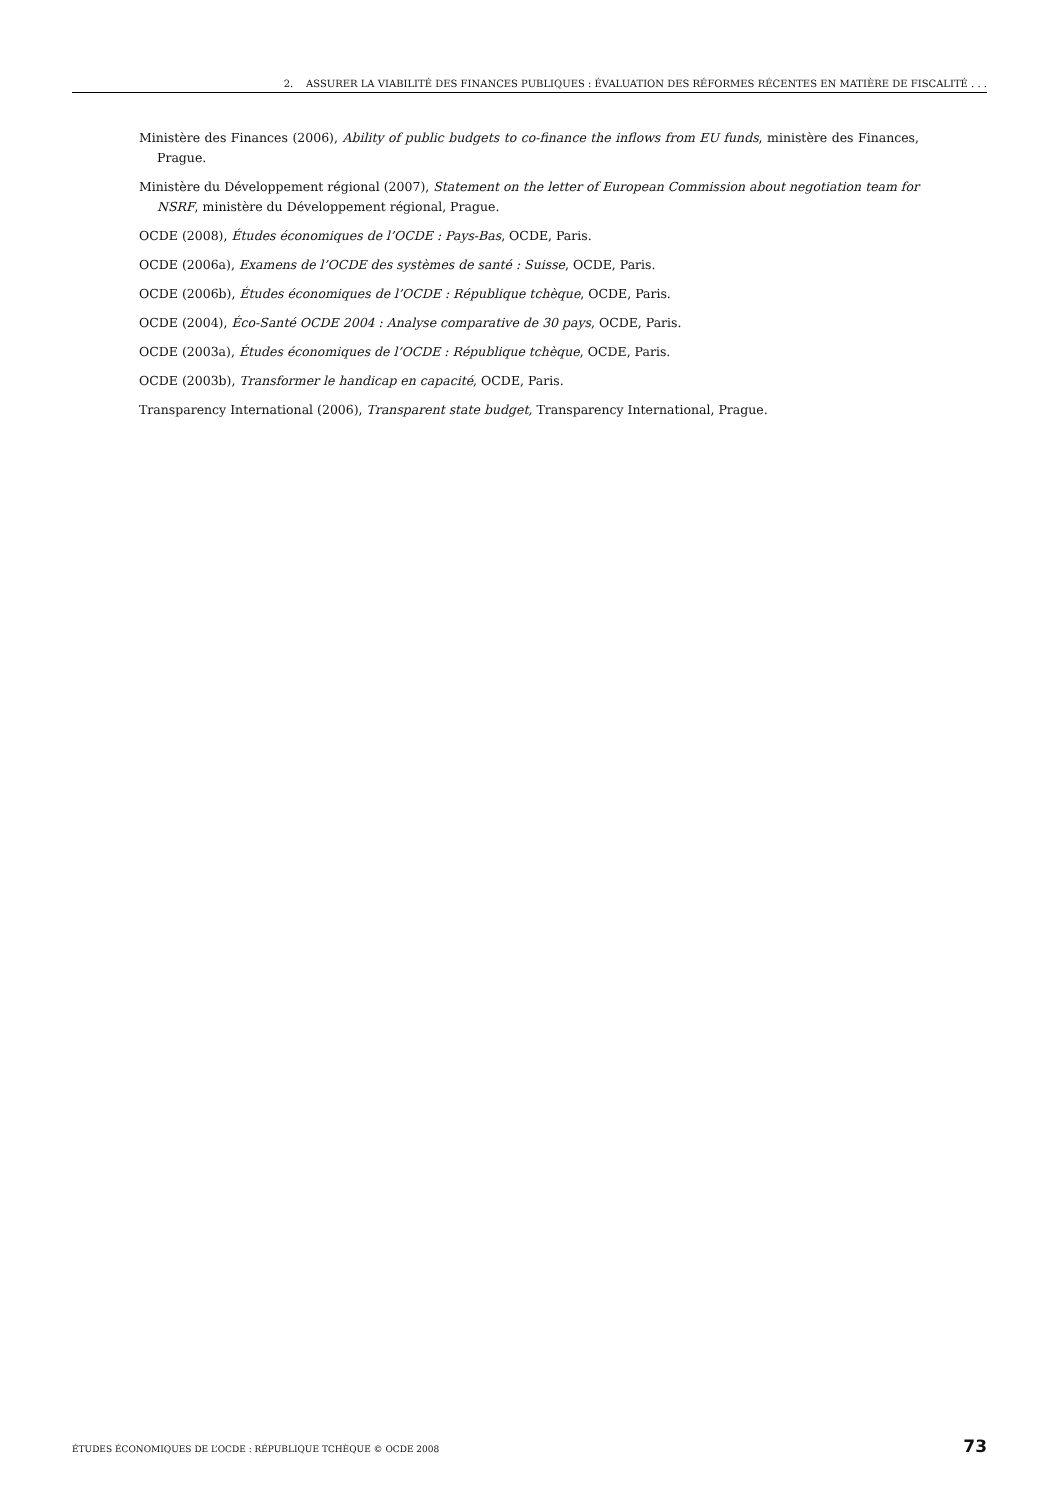2. ASSURER LA VIABILITÉ DES FINANCES PUBLIQUES : ÉVALUATION DES RÉFORMES RÉCENTES EN MATIÈRE DE FISCALITÉ . . .
Ministère des Finances (2006), Ability of public budgets to co-finance the inflows from EU funds, ministère des Finances, Prague.
Ministère du Développement régional (2007), Statement on the letter of European Commission about negotiation team for NSRF, ministère du Développement régional, Prague.
OCDE (2008), Études économiques de l’OCDE : Pays-Bas, OCDE, Paris.
OCDE (2006a), Examens de l’OCDE des systèmes de santé : Suisse, OCDE, Paris.
OCDE (2006b), Études économiques de l’OCDE : République tchèque, OCDE, Paris.
OCDE (2004), Éco-Santé OCDE 2004 : Analyse comparative de 30 pays, OCDE, Paris.
OCDE (2003a), Études économiques de l’OCDE : République tchèque, OCDE, Paris.
OCDE (2003b), Transformer le handicap en capacité, OCDE, Paris.
Transparency International (2006), Transparent state budget, Transparency International, Prague.
ÉTUDES ÉCONOMIQUES DE L’OCDE : RÉPUBLIQUE TCHÈQUE © OCDE 2008 73